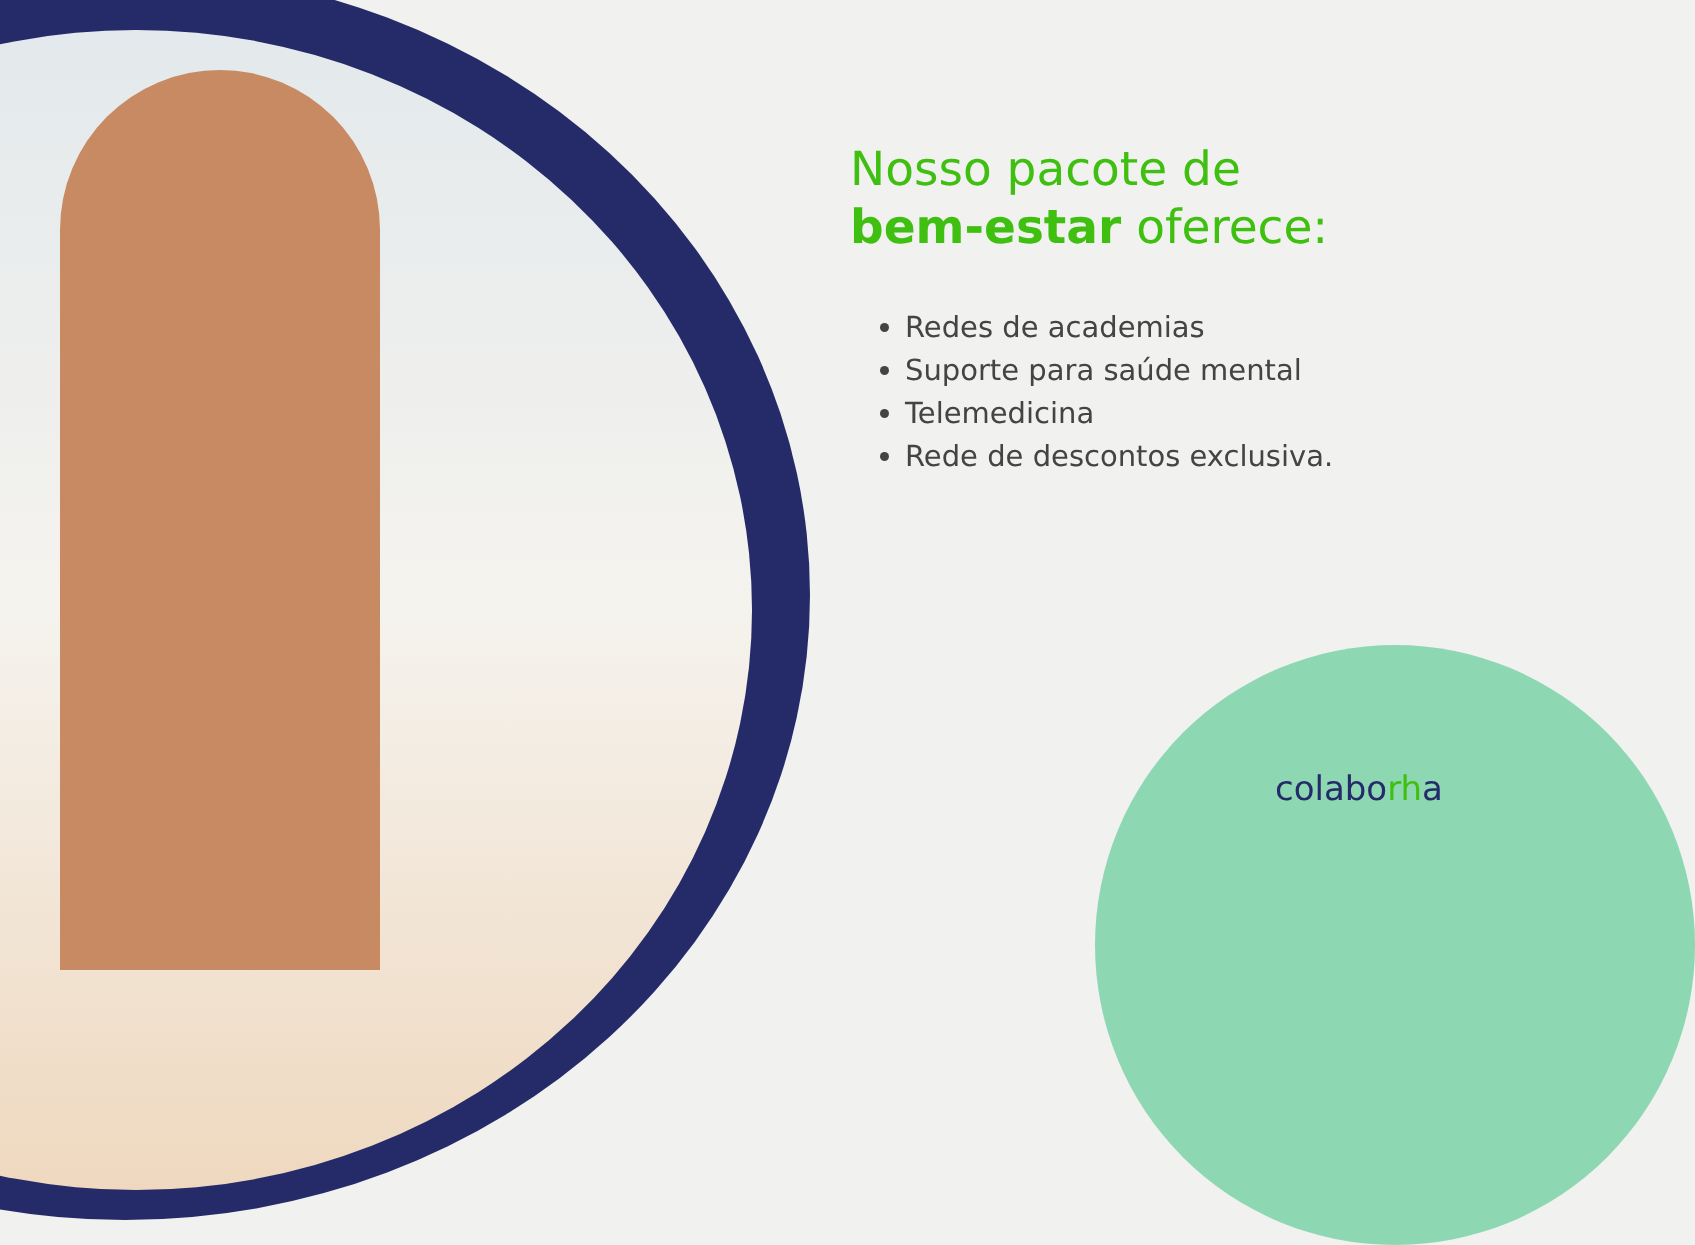Nosso pacote de
bem-estar oferece:
Redes de academias
Suporte para saúde mental
Telemedicina
Rede de descontos exclusiva.
colaborha